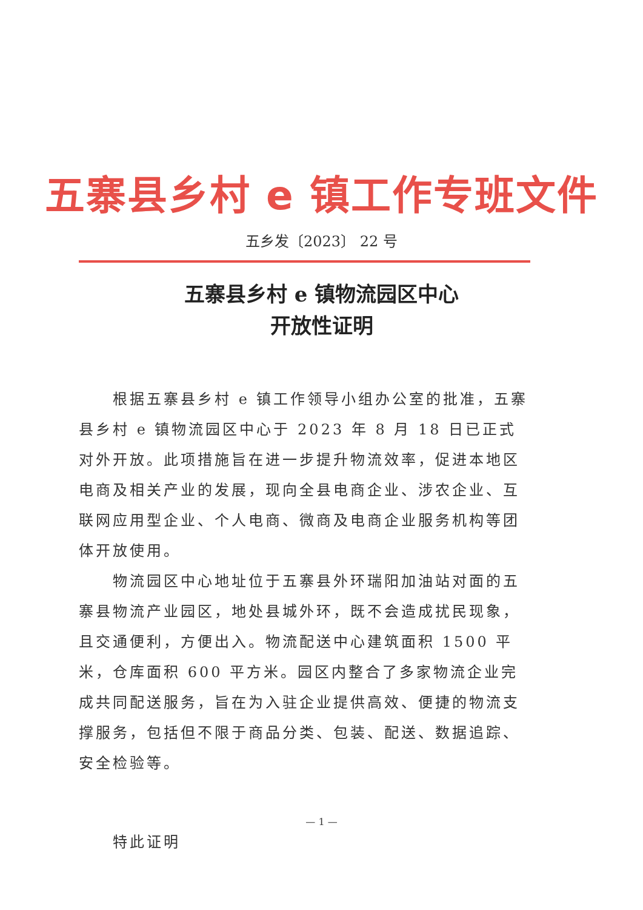五寨县乡村 e 镇工作专班文件
五乡发〔2023〕 22 号
五寨县乡村 e 镇物流园区中心
开放性证明
根据五寨县乡村 e 镇工作领导小组办公室的批准，五寨县乡村 e 镇物流园区中心于 2023 年 8 月 18 日已正式对外开放。此项措施旨在进一步提升物流效率，促进本地区电商及相关产业的发展，现向全县电商企业、涉农企业、互联网应用型企业、个人电商、微商及电商企业服务机构等团体开放使用。
物流园区中心地址位于五寨县外环瑞阳加油站对面的五寨县物流产业园区，地处县城外环，既不会造成扰民现象，且交通便利，方便出入。物流配送中心建筑面积 1500 平米，仓库面积 600 平方米。园区内整合了多家物流企业完成共同配送服务，旨在为入驻企业提供高效、便捷的物流支撑服务，包括但不限于商品分类、包装、配送、数据追踪、安全检验等。
特此证明
— 1 —